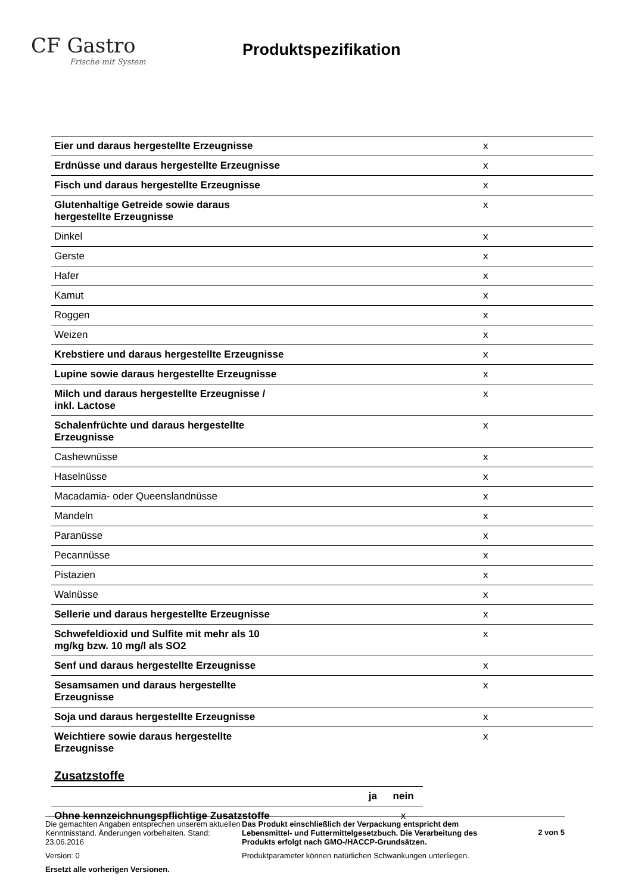CF Gastro
Frische mit System
Produktspezifikation
| Eier und daraus hergestellte Erzeugnisse | x |
| Erdnüsse und daraus hergestellte Erzeugnisse | x |
| Fisch und daraus hergestellte Erzeugnisse | x |
| Glutenhaltige Getreide sowie daraus hergestellte Erzeugnisse | x |
| Dinkel | x |
| Gerste | x |
| Hafer | x |
| Kamut | x |
| Roggen | x |
| Weizen | x |
| Krebstiere und daraus hergestellte Erzeugnisse | x |
| Lupine sowie daraus hergestellte Erzeugnisse | x |
| Milch und daraus hergestellte Erzeugnisse / inkl. Lactose | x |
| Schalenfrüchte und daraus hergestellte Erzeugnisse | x |
| Cashewnüsse | x |
| Haselnüsse | x |
| Macadamia- oder Queenslandnüsse | x |
| Mandeln | x |
| Paranüsse | x |
| Pecannüsse | x |
| Pistazien | x |
| Walnüsse | x |
| Sellerie und daraus hergestellte Erzeugnisse | x |
| Schwefeldioxid und Sulfite mit mehr als 10 mg/kg bzw. 10 mg/l als SO2 | x |
| Senf und daraus hergestellte Erzeugnisse | x |
| Sesamsamen und daraus hergestellte Erzeugnisse | x |
| Soja und daraus hergestellte Erzeugnisse | x |
| Weichtiere sowie daraus hergestellte Erzeugnisse | x |
Zusatzstoffe
| | ja | nein |
| --- | --- | --- |
| Ohne kennzeichnungspflichtige Zusatzstoffe | | x |
Die gemachten Angaben entsprechen unserem aktuellen Kenntnisstand. Änderungen vorbehalten. Stand: 23.06.2016
Version: 0
Ersetzt alle vorherigen Versionen.
Das Produkt einschließlich der Verpackung entspricht dem Lebensmittel- und Futtermittelgesetzbuch. Die Verarbeitung des Produkts erfolgt nach GMO-/HACCP-Grundsätzen.
Produktparameter können natürlichen Schwankungen unterliegen.
2 von 5